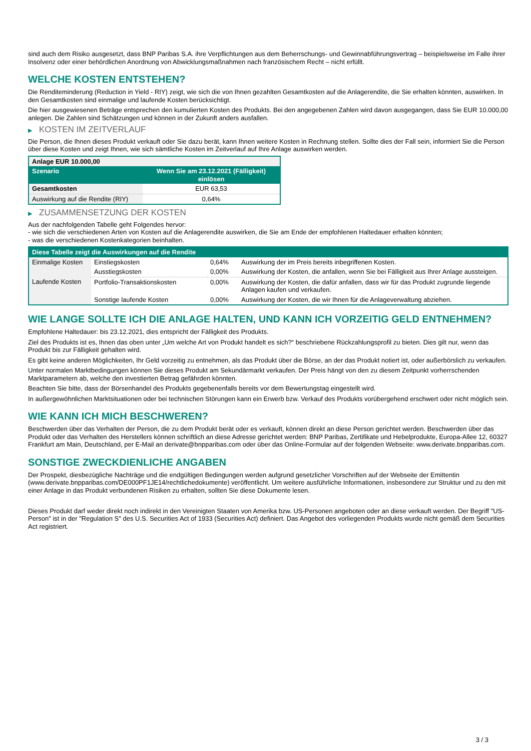sind auch dem Risiko ausgesetzt, dass BNP Paribas S.A. ihre Verpflichtungen aus dem Beherrschungs- und Gewinnabführungsvertrag – beispielsweise im Falle ihrer Insolvenz oder einer behördlichen Anordnung von Abwicklungsmaßnahmen nach französischem Recht – nicht erfüllt.
WELCHE KOSTEN ENTSTEHEN?
Die Renditeminderung (Reduction in Yield - RIY) zeigt, wie sich die von Ihnen gezahlten Gesamtkosten auf die Anlagerendite, die Sie erhalten könnten, auswirken. In den Gesamtkosten sind einmalige und laufende Kosten berücksichtigt.
Die hier ausgewiesenen Beträge entsprechen den kumulierten Kosten des Produkts. Bei den angegebenen Zahlen wird davon ausgegangen, dass Sie EUR 10.000,00 anlegen. Die Zahlen sind Schätzungen und können in der Zukunft anders ausfallen.
▶ KOSTEN IM ZEITVERLAUF
Die Person, die Ihnen dieses Produkt verkauft oder Sie dazu berät, kann Ihnen weitere Kosten in Rechnung stellen. Sollte dies der Fall sein, informiert Sie die Person über diese Kosten und zeigt Ihnen, wie sich sämtliche Kosten im Zeitverlauf auf Ihre Anlage auswirken werden.
| Anlage EUR 10.000,00 | |
| Szenario | Wenn Sie am 23.12.2021 (Fälligkeit) einlösen |
| Gesamtkosten | EUR 63,53 |
| Auswirkung auf die Rendite (RIY) | 0,64% |
▶ ZUSAMMENSETZUNG DER KOSTEN
Aus der nachfolgenden Tabelle geht Folgendes hervor:
- wie sich die verschiedenen Arten von Kosten auf die Anlagerendite auswirken, die Sie am Ende der empfohlenen Haltedauer erhalten könnten;
- was die verschiedenen Kostenkategorien beinhalten.
| Diese Tabelle zeigt die Auswirkungen auf die Rendite | | | |
| --- | --- | --- | --- |
| Einmalige Kosten | Einstiegskosten | 0,64% | Auswirkung der im Preis bereits inbegriffenen Kosten. |
| | Ausstiegskosten | 0,00% | Auswirkung der Kosten, die anfallen, wenn Sie bei Fälligkeit aus Ihrer Anlage aussteigen. |
| Laufende Kosten | Portfolio-Transaktionskosten | 0,00% | Auswirkung der Kosten, die dafür anfallen, dass wir für das Produkt zugrunde liegende Anlagen kaufen und verkaufen. |
| | Sonstige laufende Kosten | 0,00% | Auswirkung der Kosten, die wir Ihnen für die Anlageverwaltung abziehen. |
WIE LANGE SOLLTE ICH DIE ANLAGE HALTEN, UND KANN ICH VORZEITIG GELD ENTNEHMEN?
Empfohlene Haltedauer: bis 23.12.2021, dies entspricht der Fälligkeit des Produkts.
Ziel des Produkts ist es, Ihnen das oben unter „Um welche Art von Produkt handelt es sich?“ beschriebene Rückzahlungsprofil zu bieten. Dies gilt nur, wenn das Produkt bis zur Fälligkeit gehalten wird.
Es gibt keine anderen Möglichkeiten, Ihr Geld vorzeitig zu entnehmen, als das Produkt über die Börse, an der das Produkt notiert ist, oder außerbörslich zu verkaufen.
Unter normalen Marktbedingungen können Sie dieses Produkt am Sekundärmarkt verkaufen. Der Preis hängt von den zu diesem Zeitpunkt vorherrschenden Marktparametern ab, welche den investierten Betrag gefährden könnten.
Beachten Sie bitte, dass der Börsenhandel des Produkts gegebenenfalls bereits vor dem Bewertungstag eingestellt wird.
In außergewöhnlichen Marktsituationen oder bei technischen Störungen kann ein Erwerb bzw. Verkauf des Produkts vorübergehend erschwert oder nicht möglich sein.
WIE KANN ICH MICH BESCHWEREN?
Beschwerden über das Verhalten der Person, die zu dem Produkt berät oder es verkauft, können direkt an diese Person gerichtet werden. Beschwerden über das Produkt oder das Verhalten des Herstellers können schriftlich an diese Adresse gerichtet werden: BNP Paribas, Zertifikate und Hebelprodukte, Europa-Allee 12, 60327 Frankfurt am Main, Deutschland, per E-Mail an derivate@bnpparibas.com oder über das Online-Formular auf der folgenden Webseite: www.derivate.bnpparibas.com.
SONSTIGE ZWECKDIENLICHE ANGABEN
Der Prospekt, diesbezügliche Nachträge und die endgültigen Bedingungen werden aufgrund gesetzlicher Vorschriften auf der Webseite der Emittentin (www.derivate.bnpparibas.com/DE000PF1JE14/rechtlichedokumente) veröffentlicht. Um weitere ausführliche Informationen, insbesondere zur Struktur und zu den mit einer Anlage in das Produkt verbundenen Risiken zu erhalten, sollten Sie diese Dokumente lesen.
Dieses Produkt darf weder direkt noch indirekt in den Vereinigten Staaten von Amerika bzw. US-Personen angeboten oder an diese verkauft werden. Der Begriff "US-Person" ist in der "Regulation S" des U.S. Securities Act of 1933 (Securities Act) definiert. Das Angebot des vorliegenden Produkts wurde nicht gemäß dem Securities Act registriert.
3 / 3